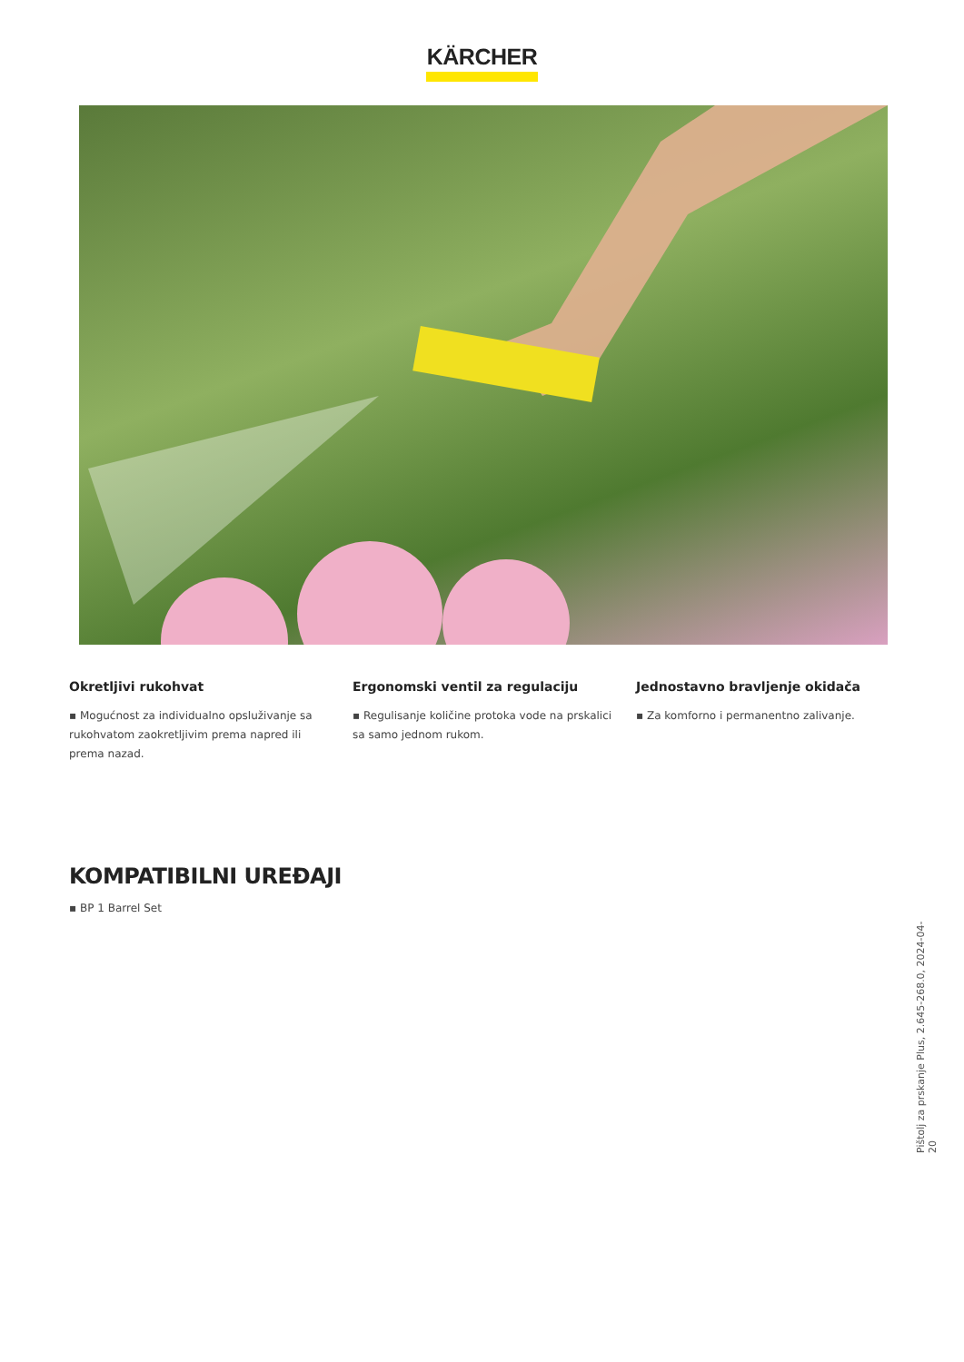KÄRCHER
Okretljivi rukohvat
▪ Mogućnost za individualno opsluživanje sa rukohvatom zaokretljivim prema napred ili prema nazad.
Ergonomski ventil za regulaciju
▪ Regulisanje količine protoka vode na prskalici sa samo jednom rukom.
Jednostavno bravljenje okidača
▪ Za komforno i permanentno zalivanje.
KOMPATIBILNI UREĐAJI
▪ BP 1 Barrel Set
Pištolj za prskanje Plus, 2.645-268.0, 2024-04-20